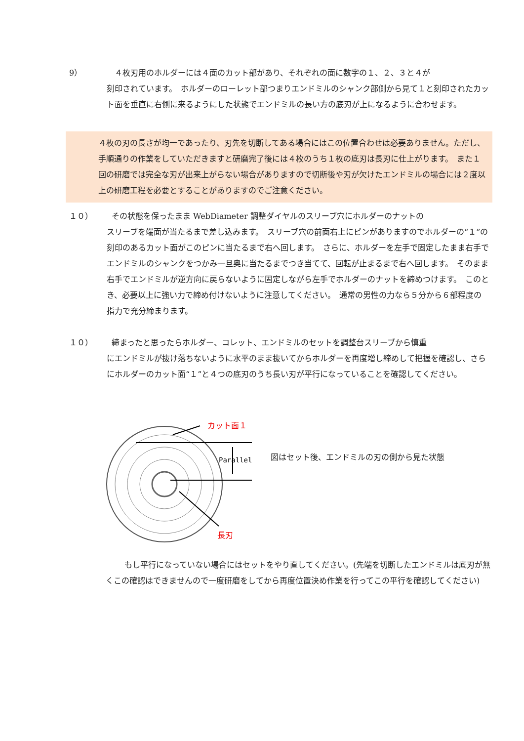9） ４枚刃用のホルダーには４面のカット部があり、それぞれの面に数字の１、２、３と４が
刻印されています。　ホルダーのローレット部つまりエンドミルのシャンク部側から見て１と刻印されたカット面を垂直に右側に来るようにした状態でエンドミルの長い方の底刃が上になるように合わせます。
４枚の刃の長さが均一であったり、刃先を切断してある場合にはこの位置合わせは必要ありません。ただし、手順通りの作業をしていただきますと研磨完了後には４枚のうち１枚の底刃は長刃に仕上がります。　また１回の研磨では完全な刃が出来上がらない場合がありますので切断後や刃が欠けたエンドミルの場合には２度以上の研磨工程を必要とすることがありますのでご注意ください。
１０） その状態を保ったまま WebDiameter 調整ダイヤルのスリーブ穴にホルダーのナットの
スリーブを端面が当たるまで差し込みます。　スリーブ穴の前面右上にピンがありますのでホルダーの“１”の刻印のあるカット面がこのピンに当たるまで右へ回します。　さらに、ホルダーを左手で固定したまま右手でエンドミルのシャンクをつかみ一旦奥に当たるまでつき当てて、回転が止まるまで右へ回します。　そのまま右手でエンドミルが逆方向に戻らないように固定しながら左手でホルダーのナットを締めつけます。　このとき、必要以上に強い力で締め付けないように注意してください。　通常の男性の力なら５分から６部程度の指力で充分締まります。
１０） 締まったと思ったらホルダー、コレット、エンドミルのセットを調整台スリーブから慎重
にエンドミルが抜け落ちないように水平のまま抜いてからホルダーを再度増し締めして把握を確認し、さらにホルダーのカット面“１”と４つの底刃のうち長い刃が平行になっていることを確認してください。
Parallel
カット面１
長刃
図はセット後、エンドミルの刃の側から見た状態
もし平行になっていない場合にはセットをやり直してください。(先端を切断したエンドミルは底刃が無くこの確認はできませんので一度研磨をしてから再度位置決め作業を行ってこの平行を確認してください)